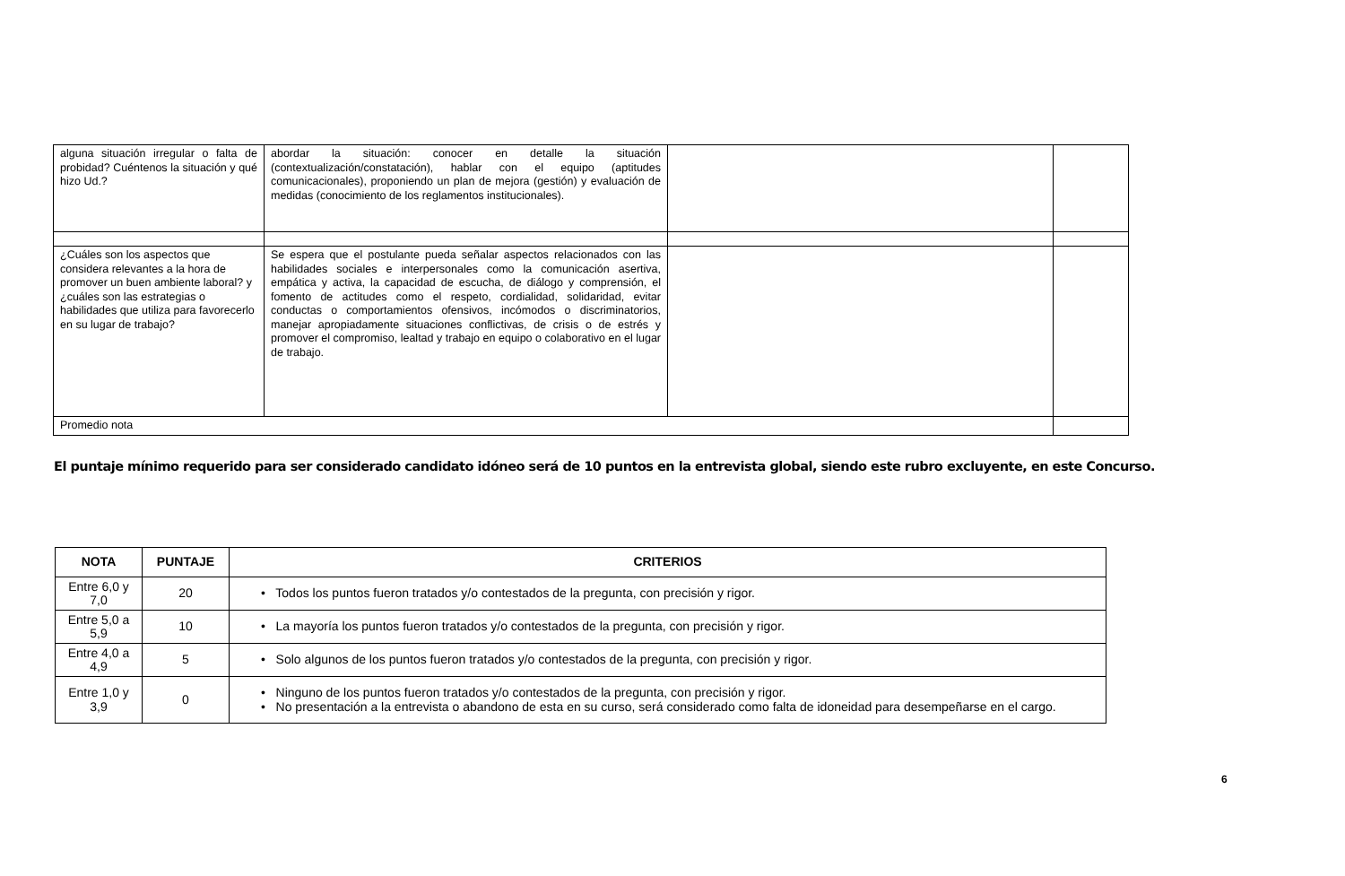| alguna situación irregular o falta de probidad? Cuéntenos la situación y qué hizo Ud.? | abordar la situación: conocer en detalle la situación (contextualización/constatación), hablar con el equipo (aptitudes comunicacionales), proponiendo un plan de mejora (gestión) y evaluación de medidas (conocimiento de los reglamentos institucionales). | | |
| ¿Cuáles son los aspectos que considera relevantes a la hora de promover un buen ambiente laboral? y ¿cuáles son las estrategias o habilidades que utiliza para favorecerlo en su lugar de trabajo? | Se espera que el postulante pueda señalar aspectos relacionados con las habilidades sociales e interpersonales como la comunicación asertiva, empática y activa, la capacidad de escucha, de diálogo y comprensión, el fomento de actitudes como el respeto, cordialidad, solidaridad, evitar conductas o comportamientos ofensivos, incómodos o discriminatorios, manejar apropiadamente situaciones conflictivas, de crisis o de estrés y promover el compromiso, lealtad y trabajo en equipo o colaborativo en el lugar de trabajo. | | |
| Promedio nota | | | |
El puntaje mínimo requerido para ser considerado candidato idóneo será de 10 puntos en la entrevista global, siendo este rubro excluyente, en este Concurso.
| NOTA | PUNTAJE | CRITERIOS |
| --- | --- | --- |
| Entre 6,0 y 7,0 | 20 | • Todos los puntos fueron tratados y/o contestados de la pregunta, con precisión y rigor. |
| Entre 5,0 a 5,9 | 10 | • La mayoría los puntos fueron tratados y/o contestados de la pregunta, con precisión y rigor. |
| Entre 4,0 a 4,9 | 5 | • Solo algunos de los puntos fueron tratados y/o contestados de la pregunta, con precisión y rigor. |
| Entre 1,0 y 3,9 | 0 | • Ninguno de los puntos fueron tratados y/o contestados de la pregunta, con precisión y rigor. • No presentación a la entrevista o abandono de esta en su curso, será considerado como falta de idoneidad para desempeñarse en el cargo. |
6